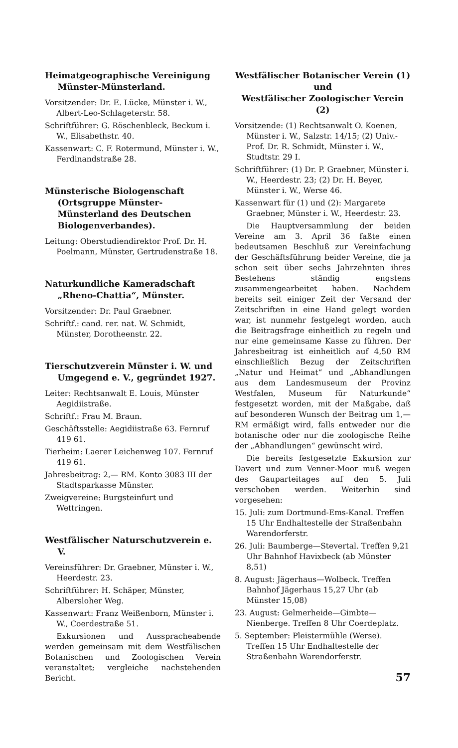Heimatgeographische Vereinigung Münster-Münsterland.
Vorsitzender: Dr. E. Lücke, Münster i. W., Albert-Leo-Schlageterstr. 58.
Schriftführer: G. Röschenbleck, Beckum i. W., Elisabethstr. 40.
Kassenwart: C. F. Rotermund, Münster i. W., Ferdinandstraße 28.
Münsterische Biologenschaft (Ortsgruppe Münster-Münsterland des Deutschen Biologenverbandes).
Leitung: Oberstudiendirektor Prof. Dr. H. Poelmann, Münster, Gertrudenstraße 18.
Naturkundliche Kameradschaft „Rheno-Chattia“, Münster.
Vorsitzender: Dr. Paul Graebner.
Schriftf.: cand. rer. nat. W. Schmidt, Münster, Dorotheenstr. 22.
Tierschutzverein Münster i. W. und Umgegend e. V., gegründet 1927.
Leiter: Rechtsanwalt E. Louis, Münster Aegidiistraße.
Schriftf.: Frau M. Braun.
Geschäftsstelle: Aegidiistraße 63. Fernruf 419 61.
Tierheim: Laerer Leichenweg 107. Fernruf 419 61.
Jahresbeitrag: 2,— RM. Konto 3083 III der Stadtsparkasse Münster.
Zweigvereine: Burgsteinfurt und Wettringen.
Westfälischer Naturschutzverein e. V.
Vereinsführer: Dr. Graebner, Münster i. W., Heerdestr. 23.
Schriftführer: H. Schäper, Münster, Alberslοher Weg.
Kassenwart: Franz Weißenborn, Münster i. W., Coerdestraße 51.
Exkursionen und Aussprachеabende werden gemeinsam mit dem Westfälischen Botanischen und Zoologischen Verein veranstaltet; vergleiche nachstehenden Bericht.
Westfälischer Botanischer Verein (1)
und
Westfälischer Zoologischer Verein (2)
Vorsitzende: (1) Rechtsanwalt O. Koenen, Münster i. W., Salzstr. 14/15; (2) Univ.-Prof. Dr. R. Schmidt, Münster i. W., Studtstr. 29 I.
Schriftführer: (1) Dr. P. Graebner, Münster i. W., Heerdestr. 23; (2) Dr. H. Beyer, Münster i. W., Werse 46.
Kassenwart für (1) und (2): Margarete Graebner, Münster i. W., Heerdestr. 23.
Die Hauptversammlung der beiden Vereine am 3. April 36 faßte einen bedeutsamen Beschluß zur Vereinfachung der Geschäftsführung beider Vereine, die ja schon seit über sechs Jahrzehnten ihres Bestehens ständig engstens zusammengearbeitet haben. Nachdem bereits seit einiger Zeit der Versand der Zeitschriften in eine Hand gelegt worden war, ist nunmehr festgelegt worden, auch die Beitragsfrage einheitlich zu regeln und nur eine gemeinsame Kasse zu führen. Der Jahresbeitrag ist einheitlich auf 4,50 RM einschließlich Bezug der Zeitschriften „Natur und Heimat“ und „Abhandlungen aus dem Landesmuseum der Provinz Westfalen, Museum für Naturkunde“ festgesetzt worden, mit der Maßgabe, daß auf besonderen Wunsch der Beitrag um 1,— RM ermäßigt wird, falls entweder nur die botanische oder nur die zoologische Reihe der „Abhandlungen“ gewünscht wird.
Die bereits festgesetzte Exkursion zur Davert und zum Venner-Moor muß wegen des Gauparteitages auf den 5. Juli verschoben werden. Weiterhin sind vorgesehen:
15. Juli: zum Dortmund-Ems-Kanal. Treffen 15 Uhr Endhaltestelle der Straßenbahn Warendorferstr.
26. Juli: Baumberge—Stevertal. Treffen 9,21 Uhr Bahnhof Havixbeck (ab Münster 8,51)
8. August: Jägerhaus—Wolbeck. Treffen Bahnhof Jägerhaus 15,27 Uhr (ab Münster 15,08)
23. August: Gelmerheide—Gimbte—Nienberge. Treffen 8 Uhr Coerdeplatz.
5. September: Pleistermühle (Werse). Treffen 15 Uhr Endhaltestelle der Straßenbahn Warendorferstr.
57